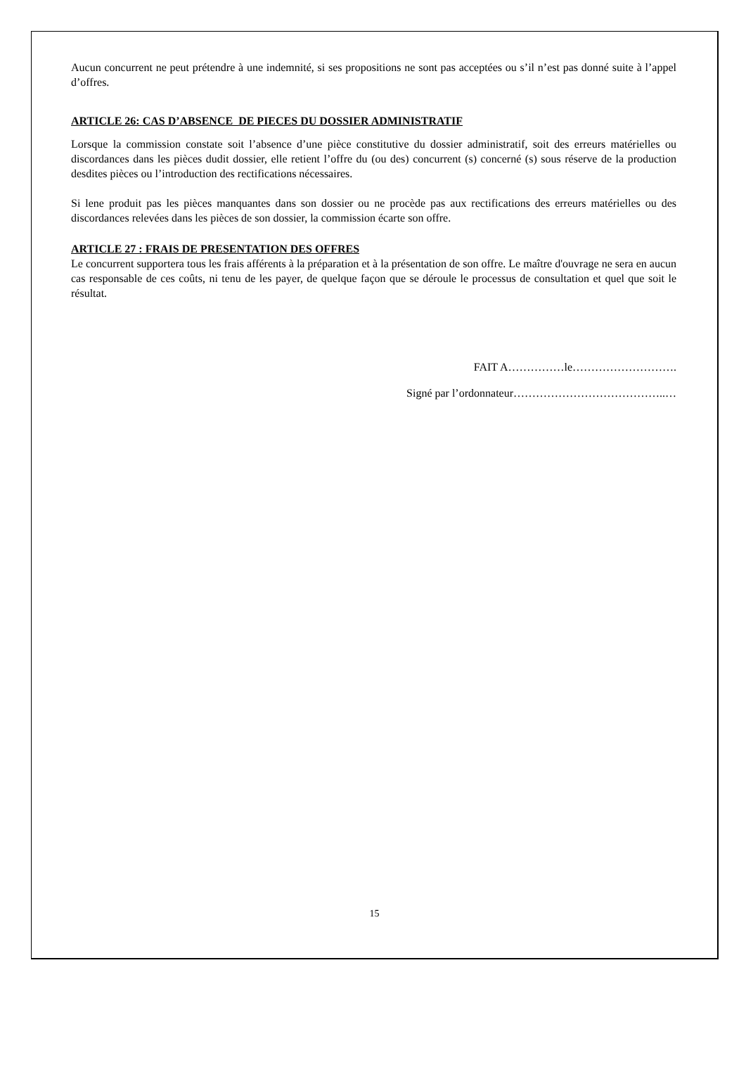Aucun concurrent ne peut prétendre à une indemnité, si ses propositions ne sont pas acceptées ou s’il n’est pas donné suite à l’appel d’offres.
ARTICLE 26: CAS D’ABSENCE DE PIECES DU DOSSIER ADMINISTRATIF
Lorsque la commission constate soit l’absence d’une pièce constitutive du dossier administratif, soit des erreurs matérielles ou discordances dans les pièces dudit dossier, elle retient l’offre du (ou des) concurrent (s) concerné (s) sous réserve de la production desdites pièces ou l’introduction des rectifications nécessaires.
Si lene produit pas les pièces manquantes dans son dossier ou ne procède pas aux rectifications des erreurs matérielles ou des discordances relevées dans les pièces de son dossier, la commission écarte son offre.
ARTICLE 27 : FRAIS DE PRESENTATION DES OFFRES
Le concurrent supportera tous les frais afférents à la préparation et à la présentation de son offre. Le maître d'ouvrage ne sera en aucun cas responsable de ces coûts, ni tenu de les payer, de quelque façon que se déroule le processus de consultation et quel que soit le résultat.
FAIT A……………le……………………….
Signé par l’ordonnateur…………………………………..…
15